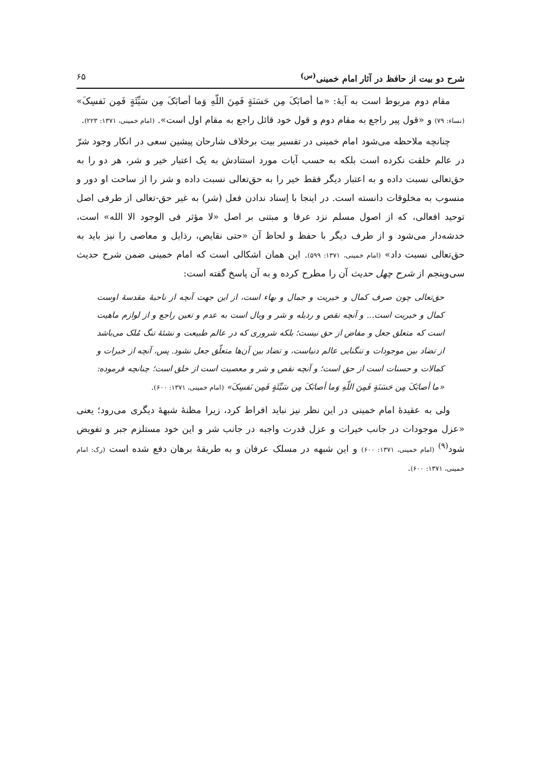شرح دو بیت از حافظ در آثار امام خمینی<sup>(س)</sup> ۶۵
مقام دوم مربوط است به آیهٔ: «ما أصابَکَ مِن حَسَنَةٍ فَمِنَ اللّهِ وَما أصابَکَ مِن سَیِّئَةٍ فَمِن نَفسِکَ» (نساء: ۷۹) و «قول پیر راجع به مقام دوم و قول خود قائل راجع به مقام اول است». (امام خمینی، ۱۳۷۱: ۲۲۳).
چنانچه ملاحظه می‌شود امام خمینی در تفسیر بیت برخلاف شارحان پیشین سعی در انکار وجود شرّ در عالم خلقت نکرده است بلکه به حسب آیات مورد استنادش به یک اعتبار خیر و شر، هر دو را به حق‌تعالی نسبت داده و به اعتبار دیگر فقط خیر را به حق‌تعالی نسبت داده و شر را از ساحت او دور و منسوب به مخلوقات دانسته است. در اینجا با اِسناد ندادن فعل (شر) به غیر حق-تعالی از طرفی اصل توحید افعالی، که از اصول مسلم نزد عرفا و مبتنی بر اصل «لا مؤثر فی الوجود الا الله» است، خدشه‌دار می‌شود و از طرف دیگر با حفظ و لحاظ آن «حتی نقایص، رذایل و معاصی را نیز باید به حق‌تعالی نسبت داد» (امام خمینی، ۱۳۷۱: ۵۹۹). این همان اشکالی است که امام خمینی ضمن شرح حدیث سی‌وپنجم از شرح چهل حدیث آن را مطرح کرده و به آن پاسخ گفته است:
حق‌تعالی چون صرف کمال و خیریت و جمال و بهاء است، از این جهت آنچه از ناحیهٔ مقدسهٔ اوست کمال و خیریت است... و آنچه نقص و رذیله و شر و وبال است به عدم و تعین راجع و از لوازم ماهیت است که متعلق جعل و مفاض از حق نیست؛ بلکه شروری که در عالم طبیعت و نشئهٔ تنگ مُلک می‌باشد از تضاد بین موجودات و تنگنایی عالم دنیاست، و تضاد بین آن‌ها متعلّق جعل نشود. پس، آنچه از خیرات و کمالات و حسنات است از حق است؛ و آنچه نقص و شر و معصیت است از خلق است؛ چنانچه فرموده: «ما أصابَکَ مِن حَسَنَةٍ فَمِنَ اللّهِ وَما أصابَکَ مِن سَیِّئَةٍ فَمِن نَفسِکَ» (امام خمینی، ۱۳۷۱: ۶۰۰).
ولی به عقیدهٔ امام خمینی در این نظر نیز نباید افراط کرد، زیرا مظنهٔ شبههٔ دیگری می‌رود؛ یعنی «عزل موجودات در جانب خیرات و عزل قدرت واجبه در جانب شر و این خود مستلزم جبر و تفویض شود<sup>(۹)</sup> (امام خمینی، ۱۳۷۱: ۶۰۰) و این شبهه در مسلک عرفان و به طریقهٔ برهان دفع شده است (رک: امام خمینی، ۱۳۷۱: ۶۰۰).